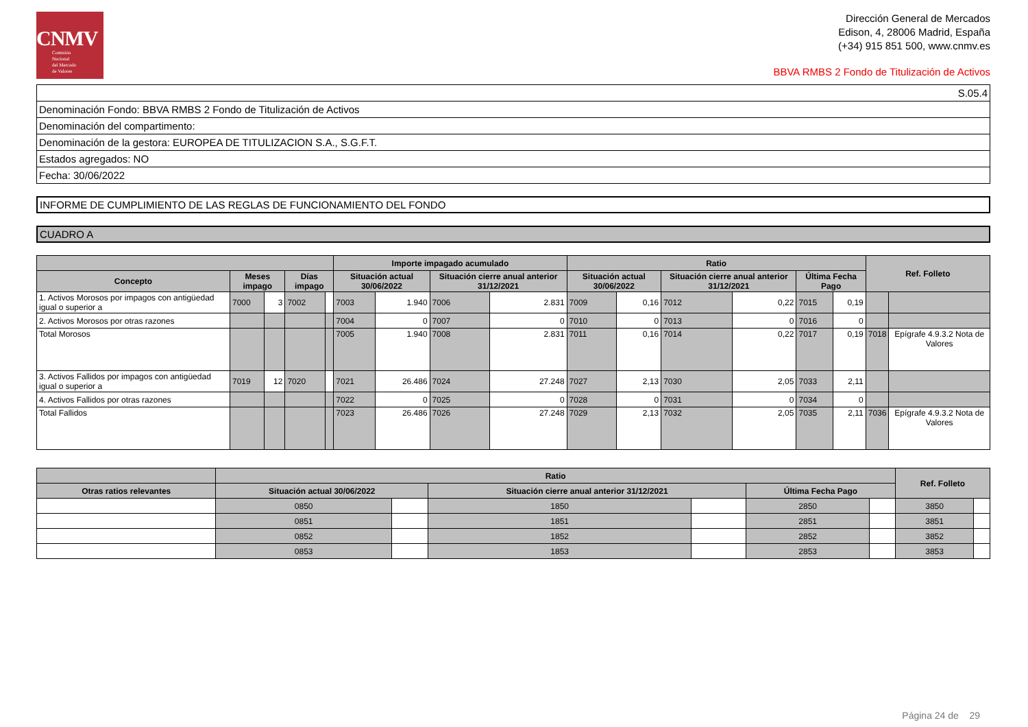CNMV
Comisión
Nacional
del Mercado
de Valores
Dirección General de Mercados
Edison, 4, 28006 Madrid, España
(+34) 915 851 500, www.cnmv.es
BBVA RMBS 2 Fondo de Titulización de Activos
| S.05.4 |
| Denominación Fondo: BBVA RMBS 2 Fondo de Titulización de Activos |
| Denominación del compartimento: |
| Denominación de la gestora: EUROPEA DE TITULIZACION S.A., S.G.F.T. |
| Estados agregados: NO |
| Fecha: 30/06/2022 |
INFORME DE CUMPLIMIENTO DE LAS REGLAS DE FUNCIONAMIENTO DEL FONDO
CUADRO A
| | | | | | Importe impagado acumulado | | | | Ratio | | | | | | Ref. Folleto | |
| --- | --- | --- | --- | --- | --- | --- | --- | --- | --- | --- | --- | --- | --- | --- | --- | --- |
| Concepto | Meses impago | | Días impago | | Situación actual 30/06/2022 | | Situación cierre anual anterior 31/12/2021 | | Situación actual 30/06/2022 | | Situación cierre anual anterior 31/12/2021 | | Última Fecha Pago | | | |
| 1. Activos Morosos por impagos con antigüedad igual o superior a | 7000 | 3 | 7002 | | 7003 | 1.940 | 7006 | 2.831 | 7009 | 0,16 | 7012 | 0,22 | 7015 | 0,19 | | |
| 2. Activos Morosos por otras razones | | | | | 7004 | 0 | 7007 | 0 | 7010 | 0 | 7013 | 0 | 7016 | 0 | | |
| Total Morosos | | | | | 7005 | 1.940 | 7008 | 2.831 | 7011 | 0,16 | 7014 | 0,22 | 7017 | 0,19 | 7018 | Epígrafe 4.9.3.2 Nota de Valores |
| 3. Activos Fallidos por impagos con antigüedad igual o superior a | 7019 | 12 | 7020 | | 7021 | 26.486 | 7024 | 27.248 | 7027 | 2,13 | 7030 | 2,05 | 7033 | 2,11 | | |
| 4. Activos Fallidos por otras razones | | | | | 7022 | 0 | 7025 | 0 | 7028 | 0 | 7031 | 0 | 7034 | 0 | | |
| Total Fallidos | | | | | 7023 | 26.486 | 7026 | 27.248 | 7029 | 2,13 | 7032 | 2,05 | 7035 | 2,11 | 7036 | Epígrafe 4.9.3.2 Nota de Valores |
| | Ratio | | | | | | Ref. Folleto | |
| --- | --- | --- | --- | --- | --- | --- | --- | --- |
| Otras ratios relevantes | Situación actual 30/06/2022 | | Situación cierre anual anterior 31/12/2021 | | Última Fecha Pago | | | |
| | 0850 | | 1850 | | 2850 | | 3850 | |
| | 0851 | | 1851 | | 2851 | | 3851 | |
| | 0852 | | 1852 | | 2852 | | 3852 | |
| | 0853 | | 1853 | | 2853 | | 3853 | |
Página 24 de 29